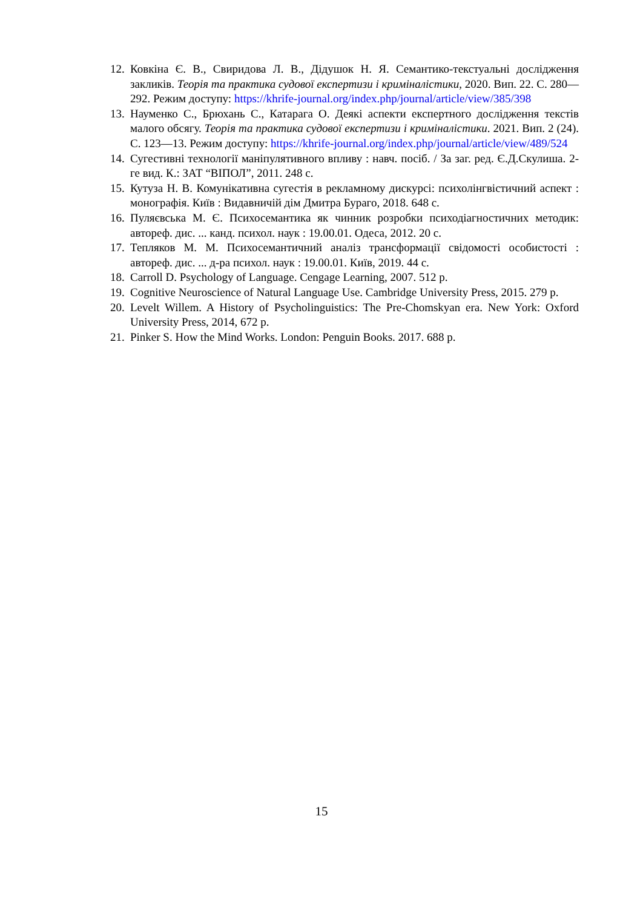12. Ковкіна Є. В., Свиридова Л. В., Дідушок Н. Я. Семантико-текстуальні дослідження закликів. Теорія та практика судової експертизи і криміналістики, 2020. Вип. 22. С. 280—292. Режим доступу: https://khrife-journal.org/index.php/journal/article/view/385/398
13. Науменко С., Брюхань С., Катарага О. Деякі аспекти експертного дослідження текстів малого обсягу. Теорія та практика судової експертизи і криміналістики. 2021. Вип. 2 (24). С. 123—13. Режим доступу: https://khrife-journal.org/index.php/journal/article/view/489/524
14. Сугестивні технології маніпулятивного впливу : навч. посіб. / За заг. ред. Є.Д.Скулиша. 2-ге вид. К.: ЗАТ “ВІПОЛ”, 2011. 248 с.
15. Кутуза Н. В. Комунікативна сугестія в рекламному дискурсі: психолінгвістичний аспект : монографія. Київ : Видавничій дім Дмитра Бураго, 2018. 648 с.
16. Пуляєвська М. Є. Психосемантика як чинник розробки психодіагностичних методик: автореф. дис. ... канд. психол. наук : 19.00.01. Одеса, 2012. 20 с.
17. Тепляков М. М. Психосемантичний аналіз трансформації свідомості особистості : автореф. дис. ... д-ра психол. наук : 19.00.01. Київ, 2019. 44 с.
18. Carroll D. Psychology of Language. Cengage Learning, 2007. 512 p.
19. Cognitive Neuroscience of Natural Language Use. Cambridge University Press, 2015. 279 p.
20. Levelt Willem. A History of Psycholinguistics: The Pre-Chomskyan era. New York: Oxford University Press, 2014, 672 p.
21. Pinker S. How the Mind Works. London: Penguin Books. 2017. 688 p.
15